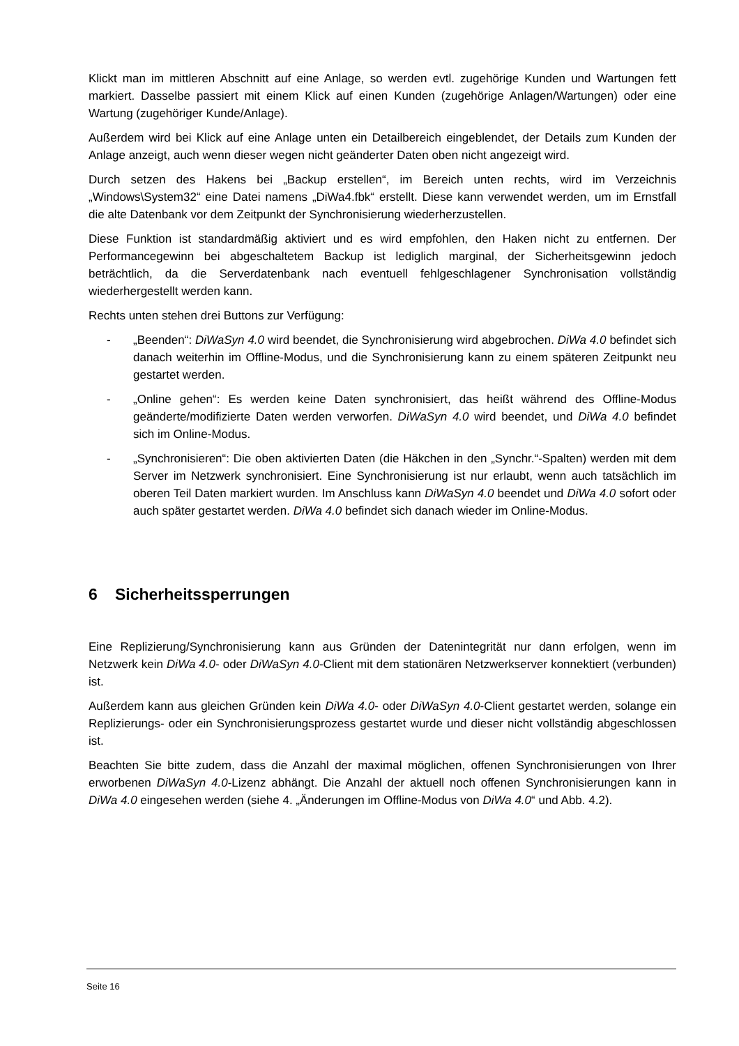Klickt man im mittleren Abschnitt auf eine Anlage, so werden evtl. zugehörige Kunden und Wartungen fett markiert. Dasselbe passiert mit einem Klick auf einen Kunden (zugehörige Anlagen/Wartungen) oder eine Wartung (zugehöriger Kunde/Anlage).
Außerdem wird bei Klick auf eine Anlage unten ein Detailbereich eingeblendet, der Details zum Kunden der Anlage anzeigt, auch wenn dieser wegen nicht geänderter Daten oben nicht angezeigt wird.
Durch setzen des Hakens bei „Backup erstellen“, im Bereich unten rechts, wird im Verzeichnis „Windows\System32“ eine Datei namens „DiWa4.fbk“ erstellt. Diese kann verwendet werden, um im Ernstfall die alte Datenbank vor dem Zeitpunkt der Synchronisierung wiederherzustellen.
Diese Funktion ist standardmäßig aktiviert und es wird empfohlen, den Haken nicht zu entfernen. Der Performancegewinn bei abgeschaltetem Backup ist lediglich marginal, der Sicherheitsgewinn jedoch beträchtlich, da die Serverdatenbank nach eventuell fehlgeschlagener Synchronisation vollständig wiederhergestellt werden kann.
Rechts unten stehen drei Buttons zur Verfügung:
- „Beenden“: DiWaSyn 4.0 wird beendet, die Synchronisierung wird abgebrochen. DiWa 4.0 befindet sich danach weiterhin im Offline-Modus, und die Synchronisierung kann zu einem späteren Zeitpunkt neu gestartet werden.
- „Online gehen“: Es werden keine Daten synchronisiert, das heißt während des Offline-Modus geänderte/modifizierte Daten werden verworfen. DiWaSyn 4.0 wird beendet, und DiWa 4.0 befindet sich im Online-Modus.
- „Synchronisieren“: Die oben aktivierten Daten (die Häkchen in den „Synchr.“-Spalten) werden mit dem Server im Netzwerk synchronisiert. Eine Synchronisierung ist nur erlaubt, wenn auch tatsächlich im oberen Teil Daten markiert wurden. Im Anschluss kann DiWaSyn 4.0 beendet und DiWa 4.0 sofort oder auch später gestartet werden. DiWa 4.0 befindet sich danach wieder im Online-Modus.
6 Sicherheitssperrungen
Eine Replizierung/Synchronisierung kann aus Gründen der Datenintegrität nur dann erfolgen, wenn im Netzwerk kein DiWa 4.0- oder DiWaSyn 4.0-Client mit dem stationären Netzwerkserver konnektiert (verbunden) ist.
Außerdem kann aus gleichen Gründen kein DiWa 4.0- oder DiWaSyn 4.0-Client gestartet werden, solange ein Replizierungs- oder ein Synchronisierungsprozess gestartet wurde und dieser nicht vollständig abgeschlossen ist.
Beachten Sie bitte zudem, dass die Anzahl der maximal möglichen, offenen Synchronisierungen von Ihrer erworbenen DiWaSyn 4.0-Lizenz abhängt. Die Anzahl der aktuell noch offenen Synchronisierungen kann in DiWa 4.0 eingesehen werden (siehe 4. „Änderungen im Offline-Modus von DiWa 4.0“ und Abb. 4.2).
Seite 16